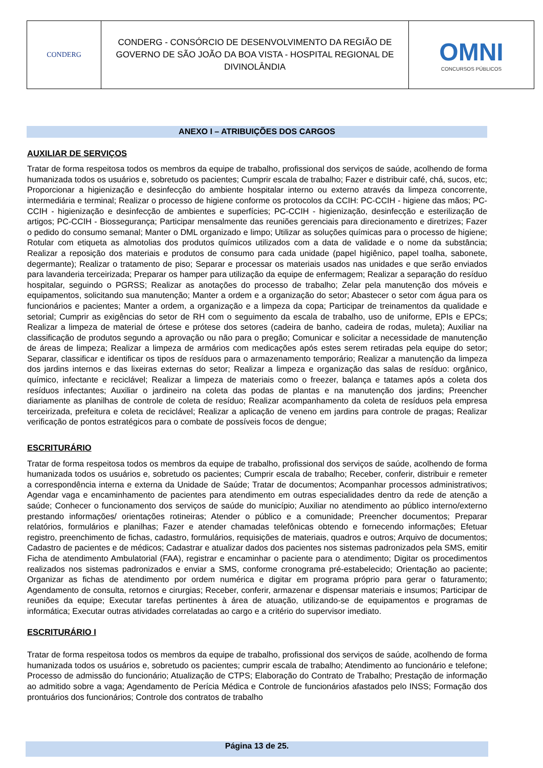CONDERG
CONDERG - CONSÓRCIO DE DESENVOLVIMENTO DA REGIÃO DE GOVERNO DE SÃO JOÃO DA BOA VISTA - HOSPITAL REGIONAL DE DIVINOLÂNDIA
OMNI
CONCURSOS PÚBLICOS
ANEXO I – ATRIBUIÇÕES DOS CARGOS
AUXILIAR DE SERVIÇOS
Tratar de forma respeitosa todos os membros da equipe de trabalho, profissional dos serviços de saúde, acolhendo de forma humanizada todos os usuários e, sobretudo os pacientes; Cumprir escala de trabalho; Fazer e distribuir café, chá, sucos, etc; Proporcionar a higienização e desinfecção do ambiente hospitalar interno ou externo através da limpeza concorrente, intermediária e terminal; Realizar o processo de higiene conforme os protocolos da CCIH: PC-CCIH - higiene das mãos; PC-CCIH - higienização e desinfecção de ambientes e superfícies; PC-CCIH - higienização, desinfecção e esterilização de artigos; PC-CCIH - Biossegurança; Participar mensalmente das reuniões gerenciais para direcionamento e diretrizes; Fazer o pedido do consumo semanal; Manter o DML organizado e limpo; Utilizar as soluções químicas para o processo de higiene; Rotular com etiqueta as almotolias dos produtos químicos utilizados com a data de validade e o nome da substância; Realizar a reposição dos materiais e produtos de consumo para cada unidade (papel higiênico, papel toalha, sabonete, degermante); Realizar o tratamento de piso; Separar e processar os materiais usados nas unidades e que serão enviados para lavanderia terceirizada; Preparar os hamper para utilização da equipe de enfermagem; Realizar a separação do resíduo hospitalar, seguindo o PGRSS; Realizar as anotações do processo de trabalho; Zelar pela manutenção dos móveis e equipamentos, solicitando sua manutenção; Manter a ordem e a organização do setor; Abastecer o setor com água para os funcionários e pacientes; Manter a ordem, a organização e a limpeza da copa; Participar de treinamentos da qualidade e setorial; Cumprir as exigências do setor de RH com o seguimento da escala de trabalho, uso de uniforme, EPIs e EPCs; Realizar a limpeza de material de órtese e prótese dos setores (cadeira de banho, cadeira de rodas, muleta); Auxiliar na classificação de produtos segundo a aprovação ou não para o pregão; Comunicar e solicitar a necessidade de manutenção de áreas de limpeza; Realizar a limpeza de armários com medicações após estes serem retiradas pela equipe do setor; Separar, classificar e identificar os tipos de resíduos para o armazenamento temporário; Realizar a manutenção da limpeza dos jardins internos e das lixeiras externas do setor; Realizar a limpeza e organização das salas de resíduo: orgânico, químico, infectante e reciclável; Realizar a limpeza de materiais como o freezer, balança e tatames após a coleta dos resíduos infectantes; Auxiliar o jardineiro na coleta das podas de plantas e na manutenção dos jardins; Preencher diariamente as planilhas de controle de coleta de resíduo; Realizar acompanhamento da coleta de resíduos pela empresa terceirizada, prefeitura e coleta de reciclável; Realizar a aplicação de veneno em jardins para controle de pragas; Realizar verificação de pontos estratégicos para o combate de possíveis focos de dengue;
ESCRITURÁRIO
Tratar de forma respeitosa todos os membros da equipe de trabalho, profissional dos serviços de saúde, acolhendo de forma humanizada todos os usuários e, sobretudo os pacientes; Cumprir escala de trabalho; Receber, conferir, distribuir e remeter a correspondência interna e externa da Unidade de Saúde; Tratar de documentos; Acompanhar processos administrativos; Agendar vaga e encaminhamento de pacientes para atendimento em outras especialidades dentro da rede de atenção a saúde; Conhecer o funcionamento dos serviços de saúde do município; Auxiliar no atendimento ao público interno/externo prestando informações/ orientações rotineiras; Atender o público e a comunidade; Preencher documentos; Preparar relatórios, formulários e planilhas; Fazer e atender chamadas telefônicas obtendo e fornecendo informações; Efetuar registro, preenchimento de fichas, cadastro, formulários, requisições de materiais, quadros e outros; Arquivo de documentos; Cadastro de pacientes e de médicos; Cadastrar e atualizar dados dos pacientes nos sistemas padronizados pela SMS, emitir Ficha de atendimento Ambulatorial (FAA), registrar e encaminhar o paciente para o atendimento; Digitar os procedimentos realizados nos sistemas padronizados e enviar a SMS, conforme cronograma pré-estabelecido; Orientação ao paciente; Organizar as fichas de atendimento por ordem numérica e digitar em programa próprio para gerar o faturamento; Agendamento de consulta, retornos e cirurgias; Receber, conferir, armazenar e dispensar materiais e insumos; Participar de reuniões da equipe; Executar tarefas pertinentes à área de atuação, utilizando-se de equipamentos e programas de informática; Executar outras atividades correlatadas ao cargo e a critério do supervisor imediato.
ESCRITURÁRIO I
Tratar de forma respeitosa todos os membros da equipe de trabalho, profissional dos serviços de saúde, acolhendo de forma humanizada todos os usuários e, sobretudo os pacientes; cumprir escala de trabalho; Atendimento ao funcionário e telefone; Processo de admissão do funcionário; Atualização de CTPS; Elaboração do Contrato de Trabalho; Prestação de informação ao admitido sobre a vaga; Agendamento de Perícia Médica e Controle de funcionários afastados pelo INSS; Formação dos prontuários dos funcionários; Controle dos contratos de trabalho
Página 13 de 25.